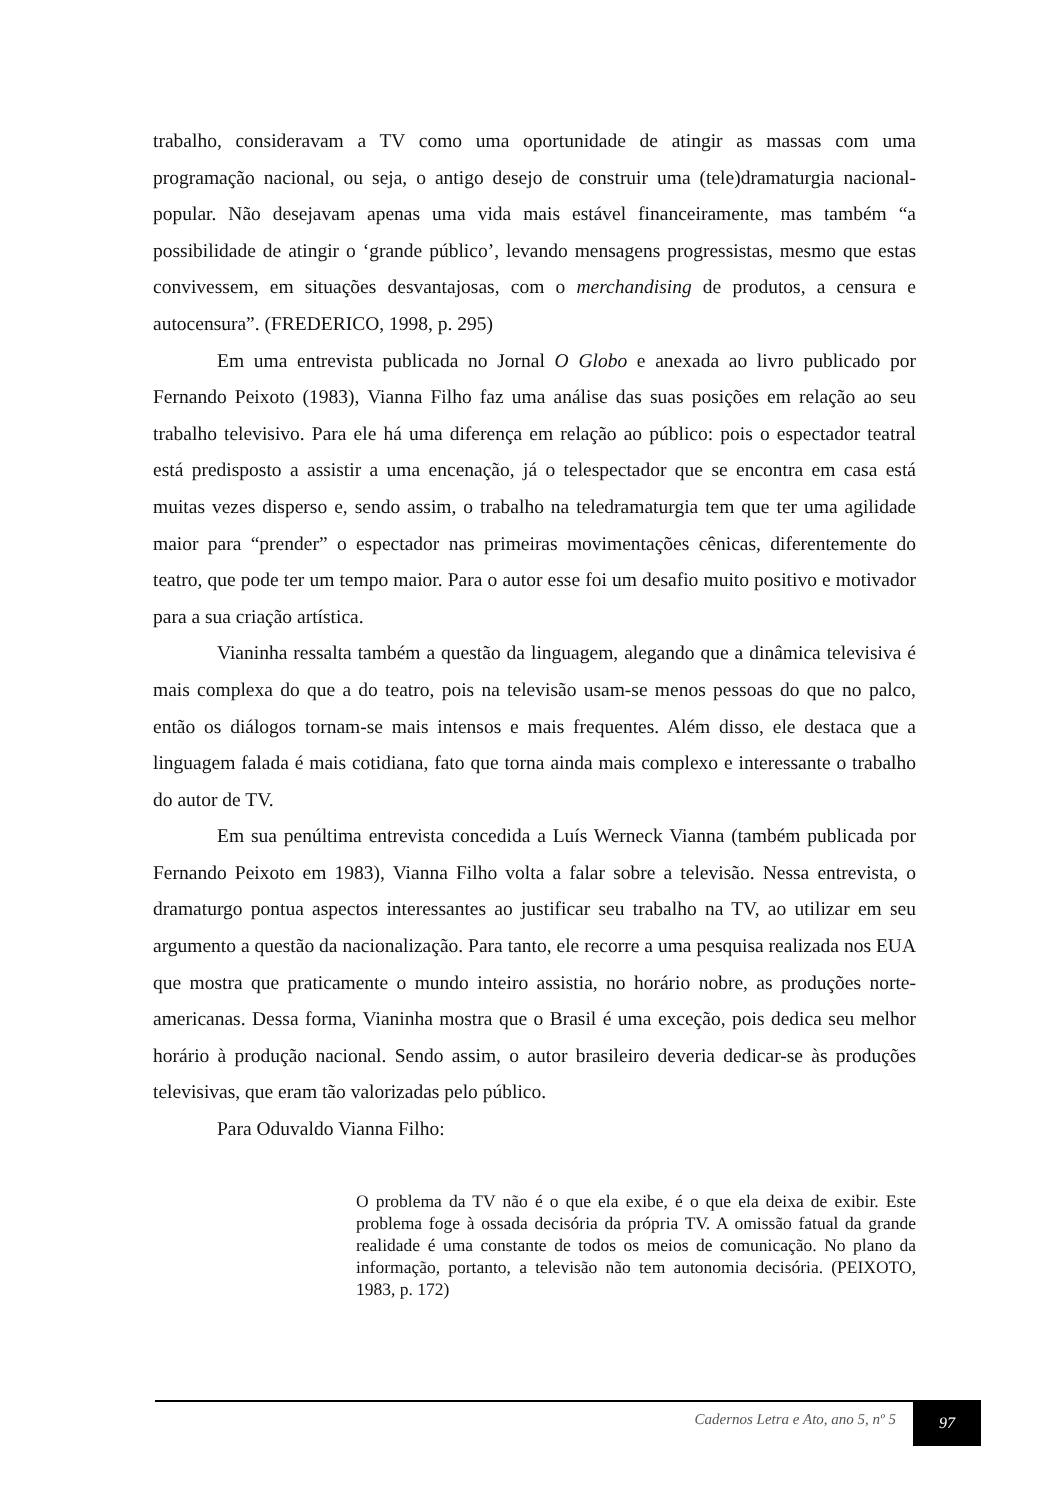trabalho, consideravam a TV como uma oportunidade de atingir as massas com uma programação nacional, ou seja, o antigo desejo de construir uma (tele)dramaturgia nacional-popular. Não desejavam apenas uma vida mais estável financeiramente, mas também “a possibilidade de atingir o ‘grande público’, levando mensagens progressistas, mesmo que estas convivessem, em situações desvantajosas, com o merchandising de produtos, a censura e autocensura”. (FREDERICO, 1998, p. 295)
Em uma entrevista publicada no Jornal O Globo e anexada ao livro publicado por Fernando Peixoto (1983), Vianna Filho faz uma análise das suas posições em relação ao seu trabalho televisivo. Para ele há uma diferença em relação ao público: pois o espectador teatral está predisposto a assistir a uma encenação, já o telespectador que se encontra em casa está muitas vezes disperso e, sendo assim, o trabalho na teledramaturgia tem que ter uma agilidade maior para “prender” o espectador nas primeiras movimentações cênicas, diferentemente do teatro, que pode ter um tempo maior. Para o autor esse foi um desafio muito positivo e motivador para a sua criação artística.
Vianinha ressalta também a questão da linguagem, alegando que a dinâmica televisiva é mais complexa do que a do teatro, pois na televisão usam-se menos pessoas do que no palco, então os diálogos tornam-se mais intensos e mais frequentes. Além disso, ele destaca que a linguagem falada é mais cotidiana, fato que torna ainda mais complexo e interessante o trabalho do autor de TV.
Em sua penúltima entrevista concedida a Luís Werneck Vianna (também publicada por Fernando Peixoto em 1983), Vianna Filho volta a falar sobre a televisão. Nessa entrevista, o dramaturgo pontua aspectos interessantes ao justificar seu trabalho na TV, ao utilizar em seu argumento a questão da nacionalização. Para tanto, ele recorre a uma pesquisa realizada nos EUA que mostra que praticamente o mundo inteiro assistia, no horário nobre, as produções norte-americanas. Dessa forma, Vianinha mostra que o Brasil é uma exceção, pois dedica seu melhor horário à produção nacional. Sendo assim, o autor brasileiro deveria dedicar-se às produções televisivas, que eram tão valorizadas pelo público.
Para Oduvaldo Vianna Filho:
O problema da TV não é o que ela exibe, é o que ela deixa de exibir. Este problema foge à ossada decisória da própria TV. A omissão fatual da grande realidade é uma constante de todos os meios de comunicação. No plano da informação, portanto, a televisão não tem autonomia decisória. (PEIXOTO, 1983, p. 172)
Cadernos Letra e Ato, ano 5, nº 5
97